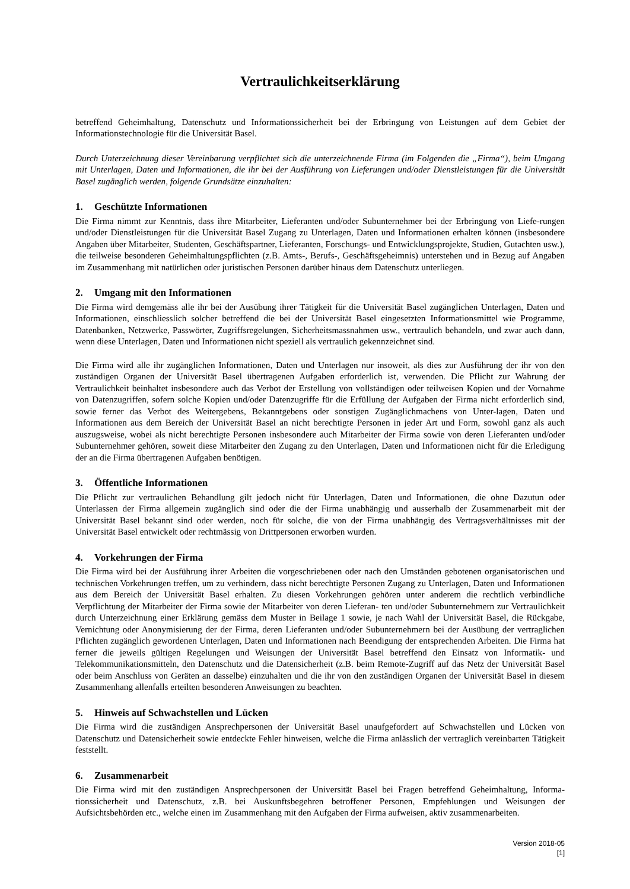Vertraulichkeitserklärung
betreffend Geheimhaltung, Datenschutz und Informationssicherheit bei der Erbringung von Leistungen auf dem Gebiet der Informationstechnologie für die Universität Basel.
Durch Unterzeichnung dieser Vereinbarung verpflichtet sich die unterzeichnende Firma (im Folgenden die „Firma“), beim Umgang mit Unterlagen, Daten und Informationen, die ihr bei der Ausführung von Lieferungen und/oder Dienstleistungen für die Universität Basel zugänglich werden, folgende Grundsätze einzuhalten:
1. Geschützte Informationen
Die Firma nimmt zur Kenntnis, dass ihre Mitarbeiter, Lieferanten und/oder Subunternehmer bei der Erbringung von Liefe-rungen und/oder Dienstleistungen für die Universität Basel Zugang zu Unterlagen, Daten und Informationen erhalten können (insbesondere Angaben über Mitarbeiter, Studenten, Geschäftspartner, Lieferanten, Forschungs- und Entwicklungsprojekte, Studien, Gutachten usw.), die teilweise besonderen Geheimhaltungspflichten (z.B. Amts-, Berufs-, Geschäftsgeheimnis) unterstehen und in Bezug auf Angaben im Zusammenhang mit natürlichen oder juristischen Personen darüber hinaus dem Datenschutz unterliegen.
2. Umgang mit den Informationen
Die Firma wird demgemäss alle ihr bei der Ausübung ihrer Tätigkeit für die Universität Basel zugänglichen Unterlagen, Daten und Informationen, einschliesslich solcher betreffend die bei der Universität Basel eingesetzten Informationsmittel wie Programme, Datenbanken, Netzwerke, Passwörter, Zugriffsregelungen, Sicherheitsmassnahmen usw., vertraulich behandeln, und zwar auch dann, wenn diese Unterlagen, Daten und Informationen nicht speziell als vertraulich gekennzeichnet sind.
Die Firma wird alle ihr zugänglichen Informationen, Daten und Unterlagen nur insoweit, als dies zur Ausführung der ihr von den zuständigen Organen der Universität Basel übertragenen Aufgaben erforderlich ist, verwenden. Die Pflicht zur Wahrung der Vertraulichkeit beinhaltet insbesondere auch das Verbot der Erstellung von vollständigen oder teilweisen Kopien und der Vornahme von Datenzugriffen, sofern solche Kopien und/oder Datenzugriffe für die Erfüllung der Aufgaben der Firma nicht erforderlich sind, sowie ferner das Verbot des Weitergebens, Bekanntgebens oder sonstigen Zugänglichmachens von Unter-lagen, Daten und Informationen aus dem Bereich der Universität Basel an nicht berechtigte Personen in jeder Art und Form, sowohl ganz als auch auszugsweise, wobei als nicht berechtigte Personen insbesondere auch Mitarbeiter der Firma sowie von deren Lieferanten und/oder Subunternehmer gehören, soweit diese Mitarbeiter den Zugang zu den Unterlagen, Daten und Informationen nicht für die Erledigung der an die Firma übertragenen Aufgaben benötigen.
3. Öffentliche Informationen
Die Pflicht zur vertraulichen Behandlung gilt jedoch nicht für Unterlagen, Daten und Informationen, die ohne Dazutun oder Unterlassen der Firma allgemein zugänglich sind oder die der Firma unabhängig und ausserhalb der Zusammenarbeit mit der Universität Basel bekannt sind oder werden, noch für solche, die von der Firma unabhängig des Vertragsverhältnisses mit der Universität Basel entwickelt oder rechtmässig von Drittpersonen erworben wurden.
4. Vorkehrungen der Firma
Die Firma wird bei der Ausführung ihrer Arbeiten die vorgeschriebenen oder nach den Umständen gebotenen organisatorischen und technischen Vorkehrungen treffen, um zu verhindern, dass nicht berechtigte Personen Zugang zu Unterlagen, Daten und Informationen aus dem Bereich der Universität Basel erhalten. Zu diesen Vorkehrungen gehören unter anderem die rechtlich verbindliche Verpflichtung der Mitarbeiter der Firma sowie der Mitarbeiter von deren Lieferan- ten und/oder Subunternehmern zur Vertraulichkeit durch Unterzeichnung einer Erklärung gemäss dem Muster in Beilage 1 sowie, je nach Wahl der Universität Basel, die Rückgabe, Vernichtung oder Anonymisierung der der Firma, deren Lieferanten und/oder Subunternehmern bei der Ausübung der vertraglichen Pflichten zugänglich gewordenen Unterlagen, Daten und Informationen nach Beendigung der entsprechenden Arbeiten. Die Firma hat ferner die jeweils gültigen Regelungen und Weisungen der Universität Basel betreffend den Einsatz von Informatik- und Telekommunikationsmitteln, den Datenschutz und die Datensicherheit (z.B. beim Remote-Zugriff auf das Netz der Universität Basel oder beim Anschluss von Geräten an dasselbe) einzuhalten und die ihr von den zuständigen Organen der Universität Basel in diesem Zusammenhang allenfalls erteilten besonderen Anweisungen zu beachten.
5. Hinweis auf Schwachstellen und Lücken
Die Firma wird die zuständigen Ansprechpersonen der Universität Basel unaufgefordert auf Schwachstellen und Lücken von Datenschutz und Datensicherheit sowie entdeckte Fehler hinweisen, welche die Firma anlässlich der vertraglich vereinbarten Tätigkeit feststellt.
6. Zusammenarbeit
Die Firma wird mit den zuständigen Ansprechpersonen der Universität Basel bei Fragen betreffend Geheimhaltung, Informa-tionssicherheit und Datenschutz, z.B. bei Auskunftsbegehren betroffener Personen, Empfehlungen und Weisungen der Aufsichtsbehörden etc., welche einen im Zusammenhang mit den Aufgaben der Firma aufweisen, aktiv zusammenarbeiten.
Version 2018-05
[1]